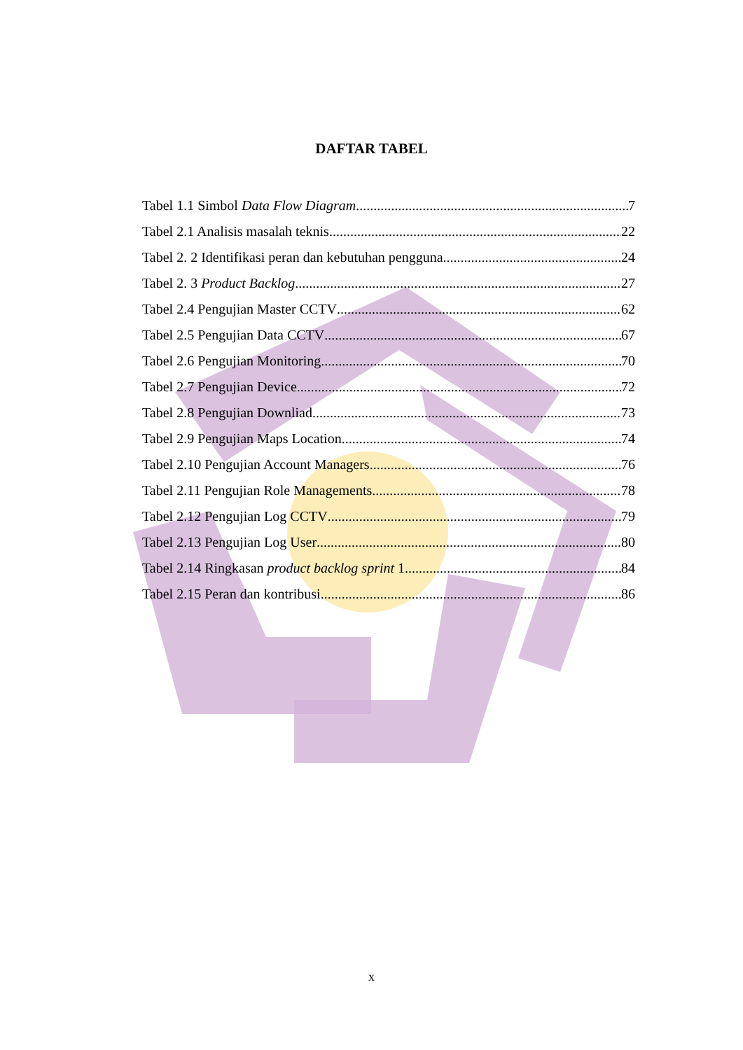DAFTAR TABEL
Tabel 1.1 Simbol Data Flow Diagram 7
Tabel 2.1 Analisis masalah teknis 22
Tabel 2. 2 Identifikasi peran dan kebutuhan pengguna 24
Tabel 2. 3 Product Backlog 27
Tabel 2.4 Pengujian Master CCTV 62
Tabel 2.5 Pengujian Data CCTV 67
Tabel 2.6 Pengujian Monitoring 70
Tabel 2.7 Pengujian Device 72
Tabel 2.8 Pengujian Downliad 73
Tabel 2.9 Pengujian Maps Location 74
Tabel 2.10 Pengujian Account Managers 76
Tabel 2.11 Pengujian Role Managements 78
Tabel 2.12 Pengujian Log CCTV 79
Tabel 2.13 Pengujian Log User 80
Tabel 2.14 Ringkasan product backlog sprint 1 84
Tabel 2.15 Peran dan kontribusi 86
x